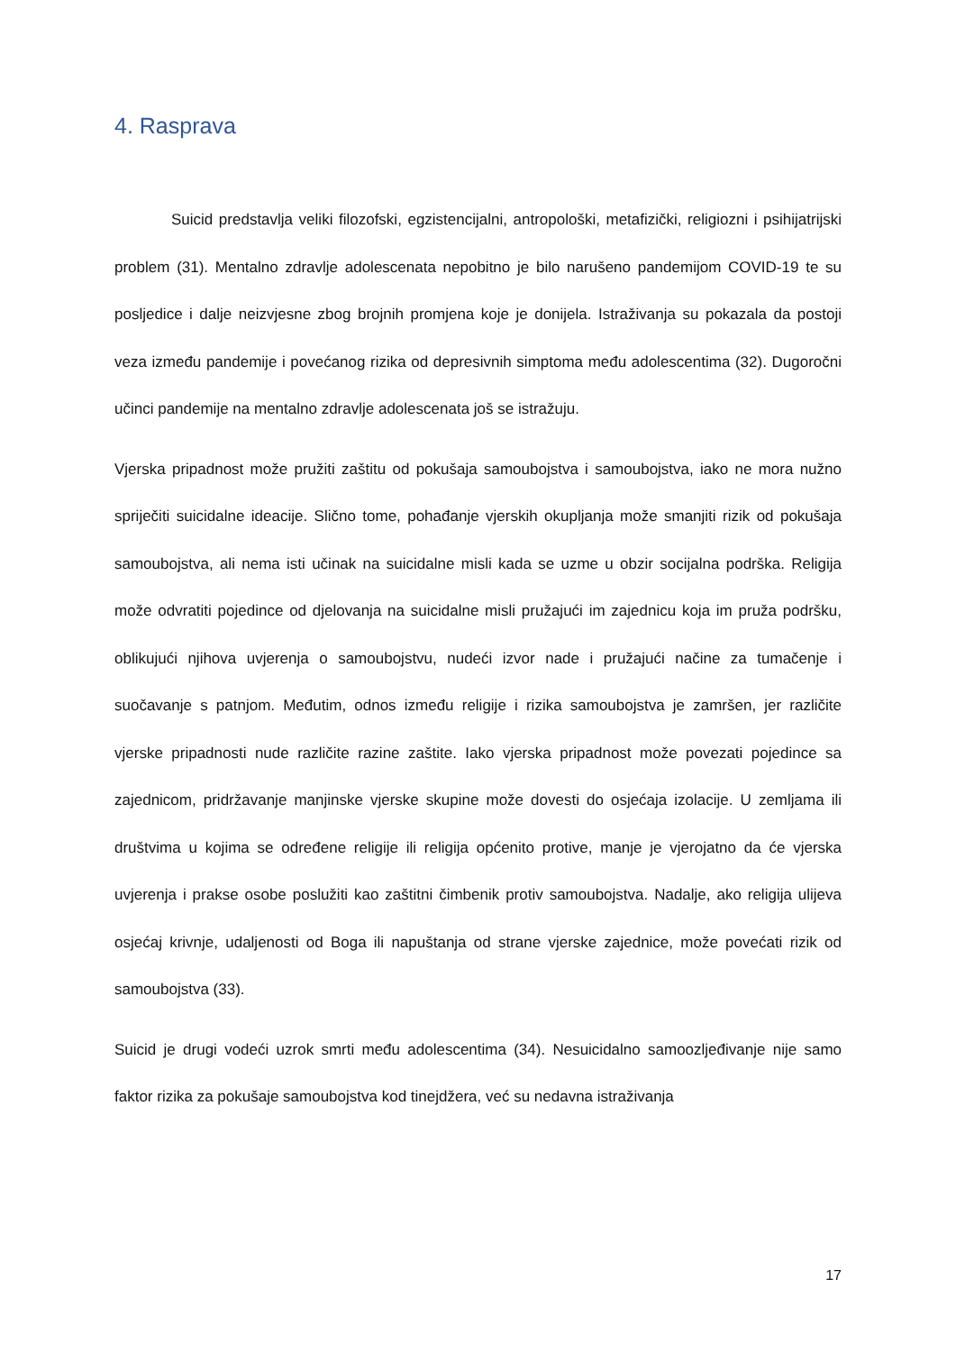4. Rasprava
Suicid predstavlja veliki filozofski, egzistencijalni, antropološki, metafizički, religiozni i psihijatrijski problem (31). Mentalno zdravlje adolescenata nepobitno je bilo narušeno pandemijom COVID-19 te su posljedice i dalje neizvjesne zbog brojnih promjena koje je donijela. Istraživanja su pokazala da postoji veza između pandemije i povećanog rizika od depresivnih simptoma među adolescentima (32). Dugoročni učinci pandemije na mentalno zdravlje adolescenata još se istražuju.
Vjerska pripadnost može pružiti zaštitu od pokušaja samoubojstva i samoubojstva, iako ne mora nužno spriječiti suicidalne ideacije. Slično tome, pohađanje vjerskih okupljanja može smanjiti rizik od pokušaja samoubojstva, ali nema isti učinak na suicidalne misli kada se uzme u obzir socijalna podrška. Religija može odvratiti pojedince od djelovanja na suicidalne misli pružajući im zajednicu koja im pruža podršku, oblikujući njihova uvjerenja o samoubojstvu, nudeći izvor nade i pružajući načine za tumačenje i suočavanje s patnjom. Međutim, odnos između religije i rizika samoubojstva je zamršen, jer različite vjerske pripadnosti nude različite razine zaštite. Iako vjerska pripadnost može povezati pojedince sa zajednicom, pridržavanje manjinske vjerske skupine može dovesti do osjećaja izolacije. U zemljama ili društvima u kojima se određene religije ili religija općenito protive, manje je vjerojatno da će vjerska uvjerenja i prakse osobe poslužiti kao zaštitni čimbenik protiv samoubojstva. Nadalje, ako religija ulijeva osjećaj krivnje, udaljenosti od Boga ili napuštanja od strane vjerske zajednice, može povećati rizik od samoubojstva (33).
Suicid je drugi vodeći uzrok smrti među adolescentima (34). Nesuicidalno samoozljeđivanje nije samo faktor rizika za pokušaje samoubojstva kod tinejdžera, već su nedavna istraživanja
17